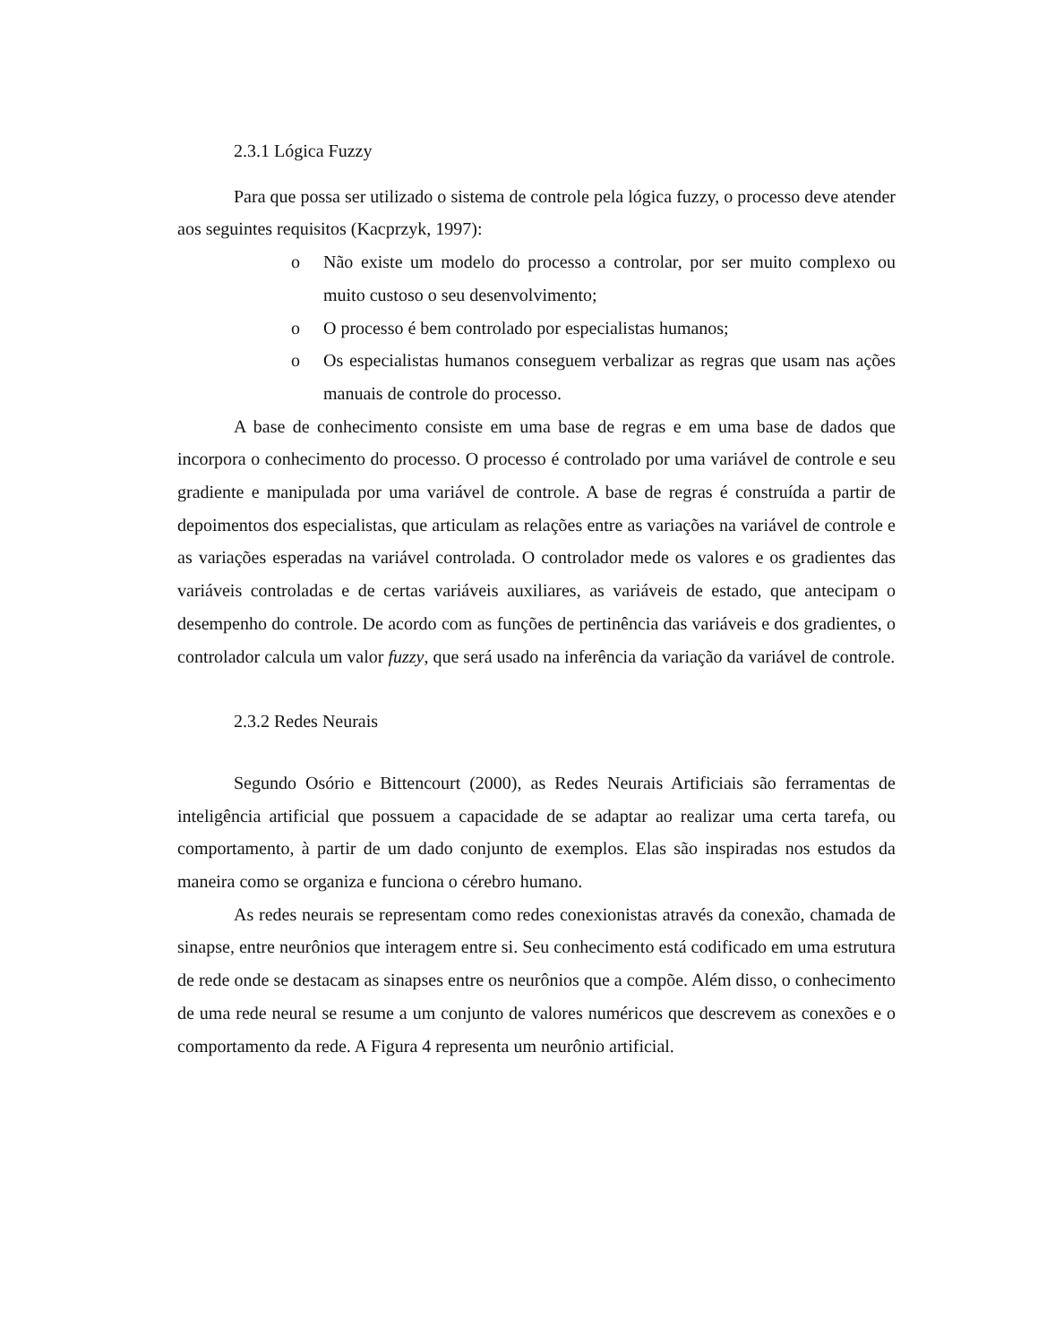2.3.1 Lógica Fuzzy
Para que possa ser utilizado o sistema de controle pela lógica fuzzy, o processo deve atender aos seguintes requisitos (Kacprzyk, 1997):
o Não existe um modelo do processo a controlar, por ser muito complexo ou muito custoso o seu desenvolvimento;
o O processo é bem controlado por especialistas humanos;
o Os especialistas humanos conseguem verbalizar as regras que usam nas ações manuais de controle do processo.
A base de conhecimento consiste em uma base de regras e em uma base de dados que incorpora o conhecimento do processo. O processo é controlado por uma variável de controle e seu gradiente e manipulada por uma variável de controle. A base de regras é construída a partir de depoimentos dos especialistas, que articulam as relações entre as variações na variável de controle e as variações esperadas na variável controlada. O controlador mede os valores e os gradientes das variáveis controladas e de certas variáveis auxiliares, as variáveis de estado, que antecipam o desempenho do controle. De acordo com as funções de pertinência das variáveis e dos gradientes, o controlador calcula um valor fuzzy, que será usado na inferência da variação da variável de controle.
2.3.2 Redes Neurais
Segundo Osório e Bittencourt (2000), as Redes Neurais Artificiais são ferramentas de inteligência artificial que possuem a capacidade de se adaptar ao realizar uma certa tarefa, ou comportamento, à partir de um dado conjunto de exemplos. Elas são inspiradas nos estudos da maneira como se organiza e funciona o cérebro humano.
As redes neurais se representam como redes conexionistas através da conexão, chamada de sinapse, entre neurônios que interagem entre si. Seu conhecimento está codificado em uma estrutura de rede onde se destacam as sinapses entre os neurônios que a compõe. Além disso, o conhecimento de uma rede neural se resume a um conjunto de valores numéricos que descrevem as conexões e o comportamento da rede. A Figura 4 representa um neurônio artificial.